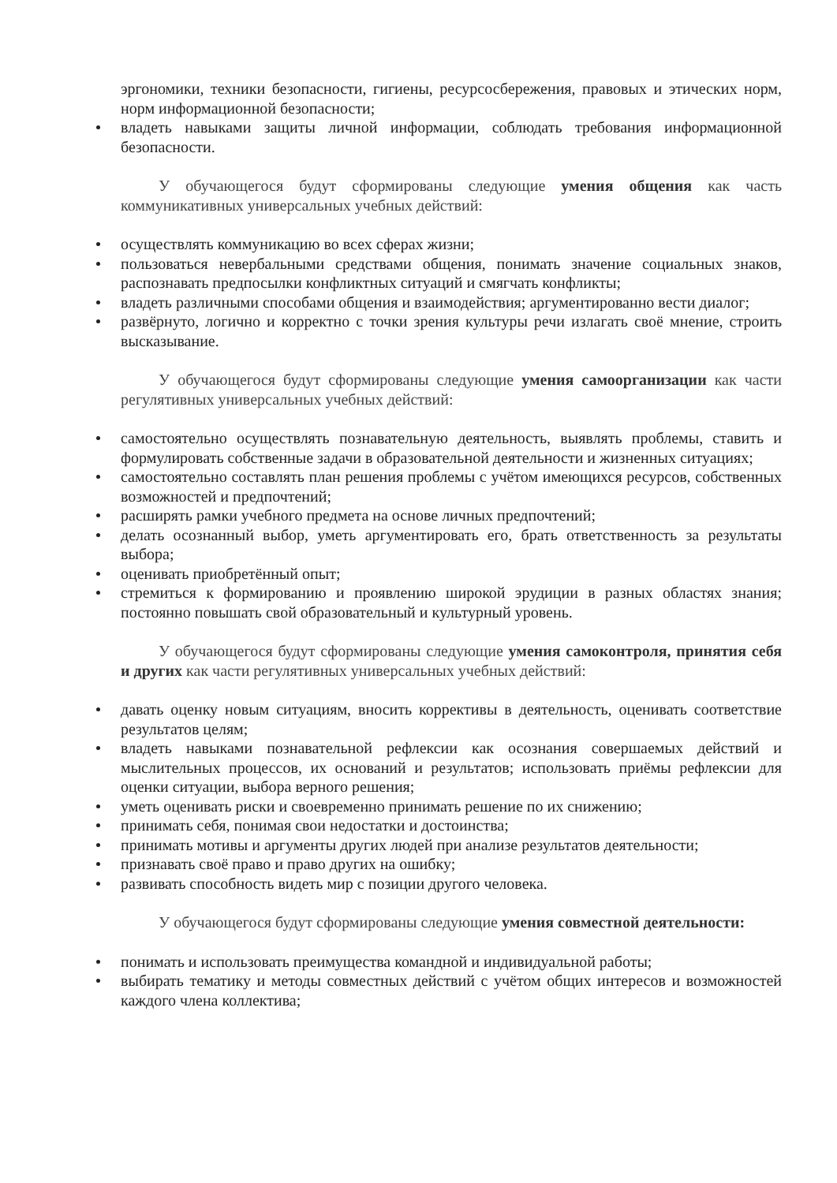эргономики, техники безопасности, гигиены, ресурсосбережения, правовых и этических норм, норм информационной безопасности;
владеть навыками защиты личной информации, соблюдать требования информационной безопасности.
У обучающегося будут сформированы следующие умения общения как часть коммуникативных универсальных учебных действий:
осуществлять коммуникацию во всех сферах жизни;
пользоваться невербальными средствами общения, понимать значение социальных знаков, распознавать предпосылки конфликтных ситуаций и смягчать конфликты;
владеть различными способами общения и взаимодействия; аргументированно вести диалог;
развёрнуто, логично и корректно с точки зрения культуры речи излагать своё мнение, строить высказывание.
У обучающегося будут сформированы следующие умения самоорганизации как части регулятивных универсальных учебных действий:
самостоятельно осуществлять познавательную деятельность, выявлять проблемы, ставить и формулировать собственные задачи в образовательной деятельности и жизненных ситуациях;
самостоятельно составлять план решения проблемы с учётом имеющихся ресурсов, собственных возможностей и предпочтений;
расширять рамки учебного предмета на основе личных предпочтений;
делать осознанный выбор, уметь аргументировать его, брать ответственность за результаты выбора;
оценивать приобретённый опыт;
стремиться к формированию и проявлению широкой эрудиции в разных областях знания; постоянно повышать свой образовательный и культурный уровень.
У обучающегося будут сформированы следующие умения самоконтроля, принятия себя и других как части регулятивных универсальных учебных действий:
давать оценку новым ситуациям, вносить коррективы в деятельность, оценивать соответствие результатов целям;
владеть навыками познавательной рефлексии как осознания совершаемых действий и мыслительных процессов, их оснований и результатов; использовать приёмы рефлексии для оценки ситуации, выбора верного решения;
уметь оценивать риски и своевременно принимать решение по их снижению;
принимать себя, понимая свои недостатки и достоинства;
принимать мотивы и аргументы других людей при анализе результатов деятельности;
признавать своё право и право других на ошибку;
развивать способность видеть мир с позиции другого человека.
У обучающегося будут сформированы следующие умения совместной деятельности:
понимать и использовать преимущества командной и индивидуальной работы;
выбирать тематику и методы совместных действий с учётом общих интересов и возможностей каждого члена коллектива;